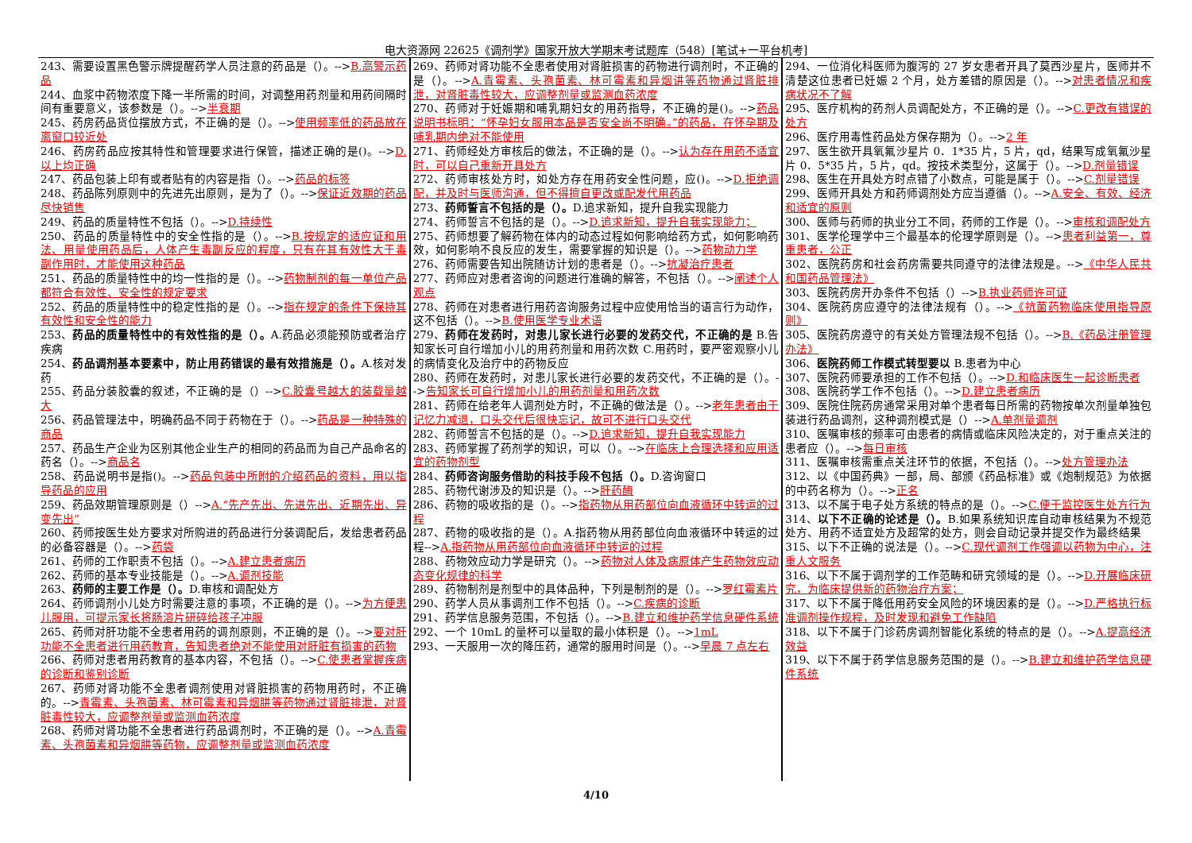电大资源网 22625《调剂学》国家开放大学期末考试题库（548）[笔试+一平台机考]
243、需要设置黑色警示牌提醒药学人员注意的药品是（）。-->B.高警示药品
244、血浆中药物浓度下降一半所需的时间，对调整用药剂量和用药间隔时间有重要意义，该参数是（）。-->半衰期
245、药房药品货位摆放方式，不正确的是（）。-->使用频率低的药品放在离窗口较近处
246、药房药品应按其特性和管理要求进行保管，描述正确的是()。-->D.以上均正确
247、药品包装上印有或者贴有的内容是指（）。-->药品的标签
248、药品陈列原则中的先进先出原则，是为了（）。-->保证近效期的药品尽快销售
249、药品的质量特性不包括（）。-->D.持续性
250、药品的质量特性中的安全性指的是（）。-->B.按规定的适应证和用法、用量使用药品后，人体产生毒副反应的程度，只有在其有效性大于毒副作用时，才能使用这种药品
251、药品的质量特性中的均一性指的是（）。-->药物制剂的每一单位产品都符合有效性、安全性的规定要求
252、药品的质量特性中的稳定性指的是（）。-->指在规定的条件下保持其有效性和安全性的能力
253、药品的质量特性中的有效性指的是（）。A.药品必须能预防或者治疗疾病
254、药品调剂基本要素中，防止用药错误的最有效措施是（）。A.核对发药
255、药品分装胶囊的叙述，不正确的是（）-->C.胶囊号越大的装载量越大
256、药品管理法中，明确药品不同于药物在于（）。-->药品是一种特殊的商品
257、药品生产企业为区别其他企业生产的相同的药品而为自己产品命名的药名（）。-->商品名
258、药品说明书是指()。-->药品包装中所附的介绍药品的资料，用以指导药品的应用
259、药品效期管理原则是（）-->A.“先产先出、先进先出、近期先出、异变先出”
260、药师按医生处方要求对所购进的药品进行分装调配后，发给患者药品的必备容器是（）。-->药袋
261、药师的工作职责不包括（）。-->A.建立患者病历
262、药师的基本专业技能是（）。-->A.调剂技能
263、药师的主要工作是（）。D.审核和调配处方
264、药师调剂小儿处方时需要注意的事项，不正确的是（）。-->为方便患儿服用，可提示家长将肠溶片研碎给孩子冲服
265、药师对肝功能不全患者用药的调剂原则，不正确的是（）。-->要对肝功能不全患者进行用药教育，告知患者绝对不能使用对肝脏有损害的药物
266、药师对患者用药教育的基本内容，不包括（）。-->C.使患者掌握疾病的诊断和鉴别诊断
267、药师对肾功能不全患者调剂使用对肾脏损害的药物用药时，不正确的。-->青霉素、头孢菌素、林可霉素和异烟肼等药物通过肾脏排泄，对肾脏毒性较大，应调整剂量或监测血药浓度
268、药师对肾功能不全患者进行药品调剂时，不正确的是（）。-->A.青霉素、头孢菌素和异烟肼等药物，应调整剂量或监测血药浓度
269、药师对肾功能不全患者使用对肾脏损害的药物进行调剂时，不正确的是（）。-->A.青霉素、头孢菌素、林可霉素和异烟讲等药物通过肾脏排泄，对肾脏毒性较大，应调整剂量或监测血药浓度
270、药师对于妊娠期和哺乳期妇女的用药指导，不正确的是()。-->药品说明书标明：“怀孕妇女服用本品是否安全尚不明确。”的药品，在怀孕期及哺乳期内绝对不能使用
271、药师经处方审核后的做法，不正确的是（）。-->认为存在用药不适宜时，可以自己重新开具处方
272、药师审核处方时，如处方存在用药安全性问题，应()。-->D.拒绝调配，并及时与医师沟通，但不得擅自更改或配发代用药品
273、药师誓言不包括的是（）。D.追求新知，提升自我实现能力
274、药师誓言不包括的是（）。-->D.追求新知，提升自我实现能力；
275、药师想要了解药物在体内的动态过程如何影响给药方式，如何影响药效，如何影响不良反应的发生，需要掌握的知识是（）。-->药物动力学
276、药师需要告知出院随访计划的患者是（）。-->抗凝治疗患者
277、药师应对患者咨询的问题进行准确的解答，不包括（）。-->阐述个人观点
278、药师在对患者进行用药咨询服务过程中应使用恰当的语言行为动作，这不包括（）。-->B.使用医学专业术语
279、药师在发药时，对患儿家长进行必要的发药交代，不正确的是 B.告知家长可自行增加小儿的用药剂量和用药次数 C.用药时，要严密观察小儿的病情变化及治疗中的药物反应
280、药师在发药时，对患儿家长进行必要的发药交代，不正确的是（）。-->告知家长可自行增加小儿的用药剂量和用药次数
281、药师在给老年人调剂处方时，不正确的做法是（）。-->老年患者由于记忆力减退，口头交代后很快忘记，故可不进行口头交代
282、药师誓言不包括的是（）。-->D.追求新知，提升自我实现能力
283、药师掌握了药剂学的知识，可以（）。-->在临床上合理选择和应用适宜的药物剂型
284、药师咨询服务借助的科技手段不包括（）。D.咨询窗口
285、药物代谢涉及的知识是（）。-->肝药酶
286、药物的吸收指的是（）。-->指药物从用药部位向血液循环中转运的过程
287、药物的吸收指的是（）。A.指药物从用药部位向血液循环中转运的过程-->A.指药物从用药部位向血液循环中转运的过程
288、药物效应动力学是研究（）。-->药物对人体及病原体产生药物效应动态变化规律的科学
289、药物制剂是剂型中的具体品种，下列是制剂的是（）。-->罗红霉素片
290、药学人员从事调剂工作不包括（）。-->C.疾病的诊断
291、药学信息服务范围，不包括（）。-->B.建立和维护药学信息硬件系统
292、一个 10mL 的量杯可以量取的最小体积是（）。-->1mL
293、一天服用一次的降压药，通常的服用时间是（）。-->早晨 7 点左右
294、一位消化科医师为腹泻的 27 岁女患者开具了莫西沙星片，医师并不清楚这位患者已妊娠 2 个月，处方差错的原因是（）。-->对患者情况和疾病状况不了解
295、医疗机构的药剂人员调配处方，不正确的是（）。-->C.更改有错误的处方
296、医疗用毒性药品处方保存期为（）。-->2 年
297、医生欲开具氧氟沙星片 0．1*35 片，5 片，qd，结果写成氧氟沙星片 0．5*35 片，5 片，qd。按技术类型分，这属于（）。-->D.剂量错误
298、医生在开具处方时点错了小数点，可能是属于（）。-->C.剂量错误
299、医师开具处方和药师调剂处方应当遵循（）。-->A.安全、有效、经济和适宜的原则
300、医师与药师的执业分工不同，药师的工作是（）。-->审核和调配处方
301、医学伦理学中三个最基本的伦理学原则是（）。-->患者利益第一，尊重患者，公正
302、医院药房和社会药房需要共同遵守的法律法规是。-->《中华人民共和国药品管理法》
303、医院药房开办条件不包括（）-->B.执业药师许可证
304、医院药房应遵守的法律法规有（）。-->《抗菌药物临床使用指导原则》
305、医院药房遵守的有关处方管理法规不包括（）。-->B.《药品注册管理办法》
306、医院药师工作模式转型要以 B.患者为中心
307、医院药师要承担的工作不包括（）。-->D.和临床医生一起诊断患者
308、医院药学工作不包括（）。-->D.建立患者病历
309、医院住院药房通常采用对单个患者每日所需的药物按单次剂量单独包装进行药品调剂，这种调剂模式是（）-->A.单剂量调剂
310、医嘱审核的频率可由患者的病情或临床风险决定的，对于重点关注的患者应（）。-->每日审核
311、医嘱审核需重点关注环节的依据，不包括（）。-->处方管理办法
312、以《中国药典》一部，局、部颁《药品标准》或《炮制规范》为依据的中药名称为（）。-->正名
313、以不属于电子处方系统的特点的是（）。-->C.便于监控医生处方行为
314、以下不正确的论述是（）。B.如果系统知识库自动审核结果为不规范处方、用药不适宜处方及超常的处方，则会自动记录并提交作为最终结果
315、以下不正确的说法是（）。-->C.现代调剂工作强调以药物为中心，注重人文服务
316、以下不属于调剂学的工作范畴和研究领域的是（）。-->D.开展临床研究，为临床提供新的药物治疗方案；
317、以下不属于降低用药安全风险的环境因素的是（）。-->D.严格执行标准调剂操作规程，及时发现和避免工作缺陷
318、以下不属于门诊药房调剂智能化系统的特点的是（）。-->A.提高经济效益
319、以下不属于药学信息服务范围的是（）。-->B.建立和维护药学信息硬件系统
4/10